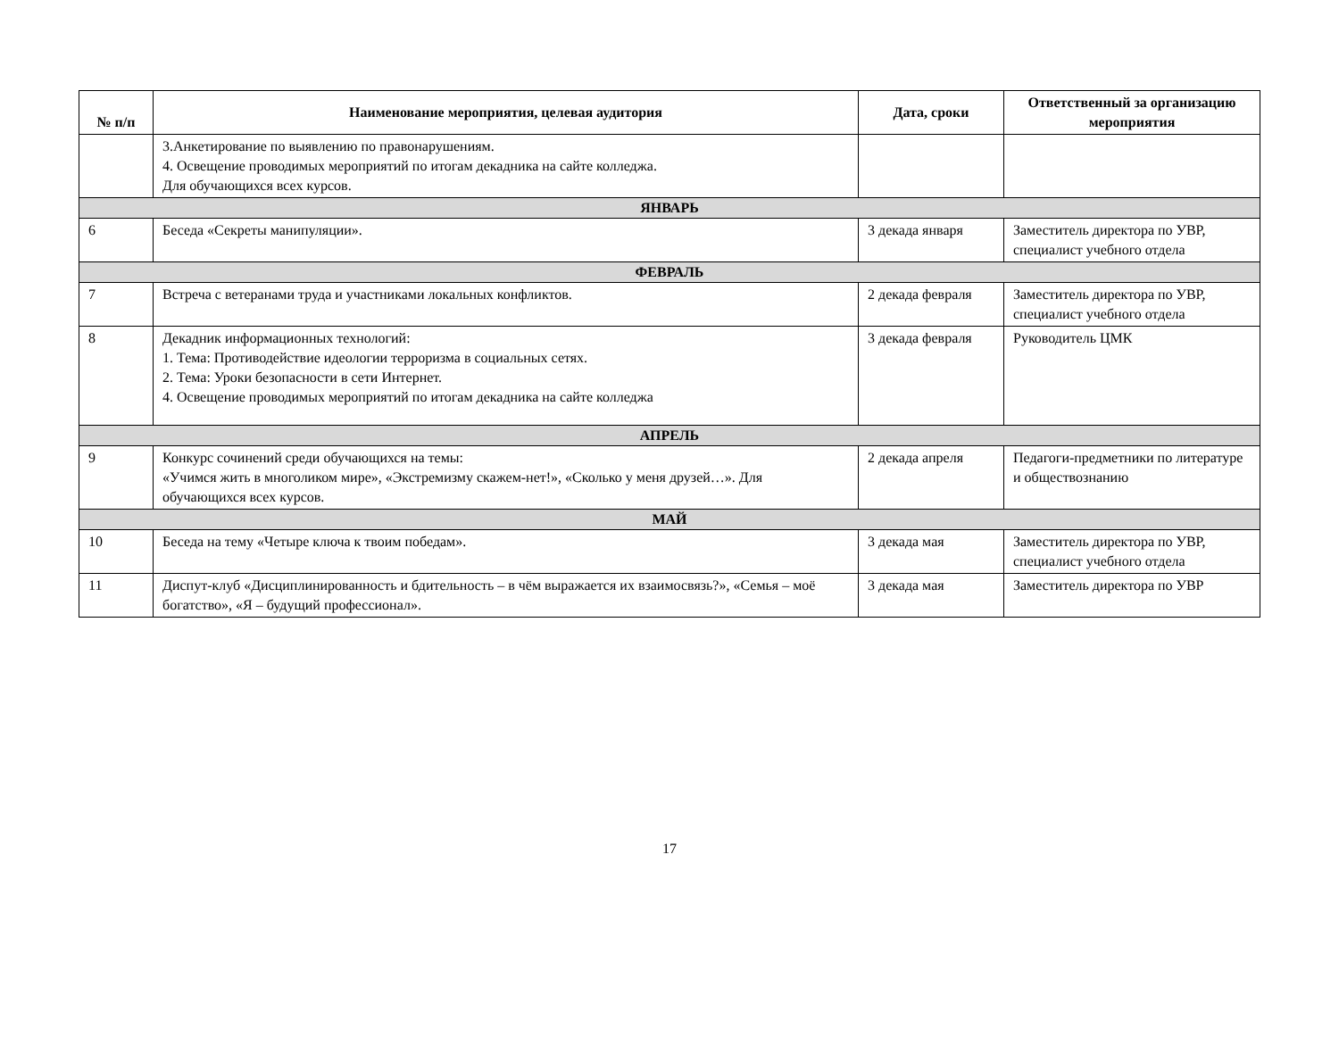| № п/п | Наименование мероприятия, целевая аудитория | Дата, сроки | Ответственный за организацию мероприятия |
| --- | --- | --- | --- |
| | 3.Анкетирование по выявлению по правонарушениям. 4. Освещение проводимых мероприятий по итогам декадника на сайте колледжа. Для обучающихся всех курсов. | | |
| ЯНВАРЬ | | | |
| 6 | Беседа «Секреты манипуляции». | 3 декада января | Заместитель директора по УВР, специалист учебного отдела |
| ФЕВРАЛЬ | | | |
| 7 | Встреча с ветеранами труда и участниками локальных конфликтов. | 2 декада февраля | Заместитель директора по УВР, специалист учебного отдела |
| 8 | Декадник информационных технологий: 1. Тема: Противодействие идеологии терроризма в социальных сетях. 2. Тема: Уроки безопасности в сети Интернет. 4. Освещение проводимых мероприятий по итогам декадника на сайте колледжа | 3 декада февраля | Руководитель ЦМК |
| АПРЕЛЬ | | | |
| 9 | Конкурс сочинений среди обучающихся на темы: «Учимся жить в многоликом мире», «Экстремизму скажем-нет!», «Сколько у меня друзей…». Для обучающихся всех курсов. | 2 декада апреля | Педагоги-предметники по литературе и обществознанию |
| МАЙ | | | |
| 10 | Беседа на тему «Четыре ключа к твоим победам». | 3 декада мая | Заместитель директора по УВР, специалист учебного отдела |
| 11 | Диспут-клуб «Дисциплинированность и бдительность – в чём выражается их взаимосвязь?», «Семья – моё богатство», «Я – будущий профессионал». | 3 декада мая | Заместитель директора по УВР |
17